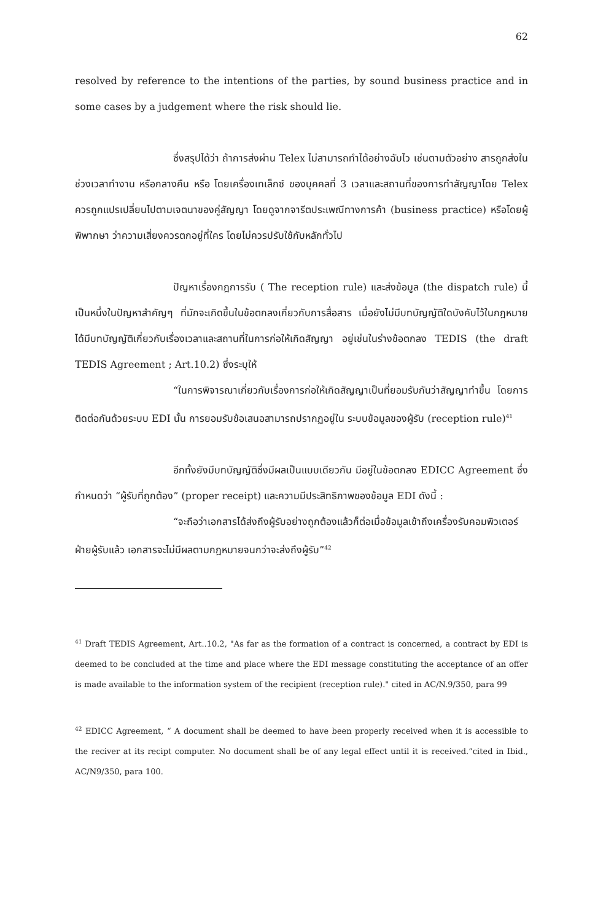62
resolved by reference to the intentions of the parties, by sound business practice and in some cases by a judgement where the risk should lie.
ซึ่งสรุปได้ว่า ถ้าการส่งผ่าน Telex ไม่สามารถทำได้อย่างฉับไว เช่นตามตัวอย่าง สารถูกส่งในช่วงเวลาทำงาน หรือกลางคืน หรือ โดยเครื่องเทเล็กซ์ ของบุคคลที่ 3 เวลาและสถานที่ของการทำสัญญาโดย Telex ควรถูกแปรเปลี่ยนไปตามเจตนาของคู่สัญญา โดยดูจากจารีตประเพณีทางการค้า (business practice) หรือโดยผู้พิพากษา ว่าความเสี่ยงควรตกอยู่ที่ใคร โดยไม่ควรปรับใช้กับหลักทั่วไป
ปัญหาเรื่องกฎการรับ ( The reception rule) และส่งข้อมูล (the dispatch rule) นี้ เป็นหนึ่งในปัญหาสำคัญๆ ที่มักจะเกิดขึ้นในข้อตกลงเกี่ยวกับการสื่อสาร เมื่อยังไม่มีบทบัญญัติใดบังคับไว้ในกฎหมายได้มีบทบัญญัติเกี่ยวกับเรื่องเวลาและสถานที่ในการก่อให้เกิดสัญญา อยู่เช่นในร่างข้อตกลง TEDIS (the draft TEDIS Agreement ; Art.10.2) ซึ่งระบุให้
“ในการพิจารณาเกี่ยวกับเรื่องการก่อให้เกิดสัญญาเป็นที่ยอมรับกันว่าสัญญาทำขึ้น โดยการติดต่อกันด้วยระบบ EDI นั้น การยอมรับข้อเสนอสามารถปรากฏอยู่ใน ระบบข้อมูลของผู้รับ (reception rule)<sup>41</sup>
อีกทั้งยังมีบทบัญญัติซึ่งมีผลเป็นแบบเดียวกัน มีอยู่ในข้อตกลง EDICC Agreement ซึ่งกำหนดว่า “ผู้รับที่ถูกต้อง” (proper receipt) และความมีประสิทธิภาพของข้อมูล EDI ดังนี้ :
“จะถือว่าเอกสารได้ส่งถึงผู้รับอย่างถูกต้องแล้วก็ต่อเมื่อข้อมูลเข้าถึงเครื่องรับคอมพิวเตอร์ฝ่ายผู้รับแล้ว เอกสารจะไม่มีผลตามกฎหมายจนกว่าจะส่งถึงผู้รับ”<sup>42</sup>
<sup>41</sup> Draft TEDIS Agreement, Art..10.2, "As far as the formation of a contract is concerned, a contract by EDI is deemed to be concluded at the time and place where the EDI message constituting the acceptance of an offer is made available to the information system of the recipient (reception rule)." cited in AC/N.9/350, para 99
<sup>42</sup> EDICC Agreement, “ A document shall be deemed to have been properly received when it is accessible to the reciver at its recipt computer. No document shall be of any legal effect until it is received.”cited in Ibid., AC/N9/350, para 100.